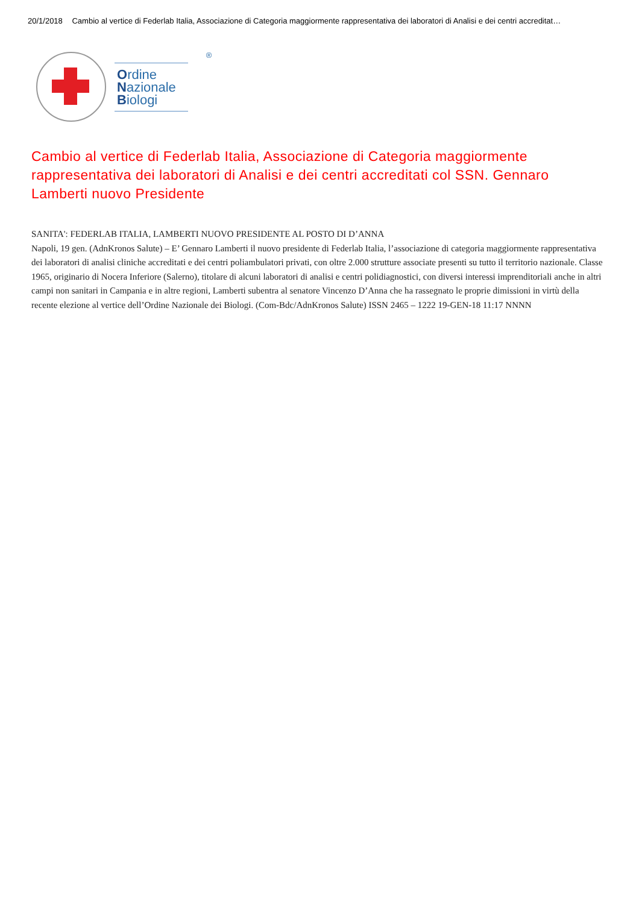20/1/2018 Cambio al vertice di Federlab Italia, Associazione di Categoria maggiormente rappresentativa dei laboratori di Analisi e dei centri accreditat…
Ordine
Nazionale
Biologi
®
Cambio al vertice di Federlab Italia, Associazione di Categoria maggiormente rappresentativa dei laboratori di Analisi e dei centri accreditati col SSN. Gennaro Lamberti nuovo Presidente
SANITA': FEDERLAB ITALIA, LAMBERTI NUOVO PRESIDENTE AL POSTO DI D’ANNA
Napoli, 19 gen. (AdnKronos Salute) – E’ Gennaro Lamberti il nuovo presidente di Federlab Italia, l’associazione di categoria maggiormente rappresentativa dei laboratori di analisi cliniche accreditati e dei centri poliambulatori privati, con oltre 2.000 strutture associate presenti su tutto il territorio nazionale. Classe 1965, originario di Nocera Inferiore (Salerno), titolare di alcuni laboratori di analisi e centri polidiagnostici, con diversi interessi imprenditoriali anche in altri campi non sanitari in Campania e in altre regioni, Lamberti subentra al senatore Vincenzo D’Anna che ha rassegnato le proprie dimissioni in virtù della recente elezione al vertice dell’Ordine Nazionale dei Biologi. (Com-Bdc/AdnKronos Salute) ISSN 2465 – 1222 19-GEN-18 11:17 NNNN